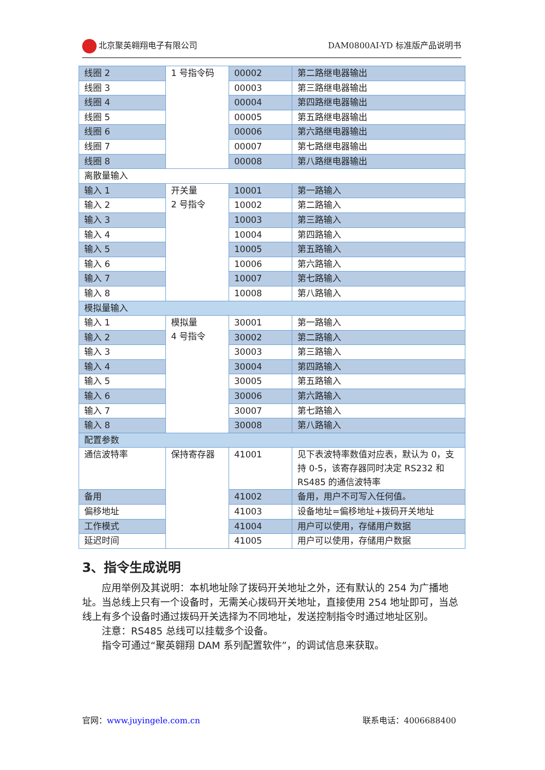北京聚英翱翔电子有限公司 DAM0800AI-YD 标准版产品说明书
| 线圈 2 | 1 号指令码 | 00002 | 第二路继电器输出 |
| 线圈 3 | | 00003 | 第三路继电器输出 |
| 线圈 4 | | 00004 | 第四路继电器输出 |
| 线圈 5 | | 00005 | 第五路继电器输出 |
| 线圈 6 | | 00006 | 第六路继电器输出 |
| 线圈 7 | | 00007 | 第七路继电器输出 |
| 线圈 8 | | 00008 | 第八路继电器输出 |
| 离散量输入 | | | |
| 输入 1 | 开关量 2 号指令 | 10001 | 第一路输入 |
| 输入 2 | | 10002 | 第二路输入 |
| 输入 3 | | 10003 | 第三路输入 |
| 输入 4 | | 10004 | 第四路输入 |
| 输入 5 | | 10005 | 第五路输入 |
| 输入 6 | | 10006 | 第六路输入 |
| 输入 7 | | 10007 | 第七路输入 |
| 输入 8 | | 10008 | 第八路输入 |
| 模拟量输入 | | | |
| 输入 1 | 模拟量 4 号指令 | 30001 | 第一路输入 |
| 输入 2 | | 30002 | 第二路输入 |
| 输入 3 | | 30003 | 第三路输入 |
| 输入 4 | | 30004 | 第四路输入 |
| 输入 5 | | 30005 | 第五路输入 |
| 输入 6 | | 30006 | 第六路输入 |
| 输入 7 | | 30007 | 第七路输入 |
| 输入 8 | | 30008 | 第八路输入 |
| 配置参数 | | | |
| 通信波特率 | 保持寄存器 | 41001 | 见下表波特率数值对应表，默认为 0，支持 0-5，该寄存器同时决定 RS232 和 RS485 的通信波特率 |
| 备用 | | 41002 | 备用，用户不可写入任何值。 |
| 偏移地址 | | 41003 | 设备地址=偏移地址+拨码开关地址 |
| 工作模式 | | 41004 | 用户可以使用，存储用户数据 |
| 延迟时间 | | 41005 | 用户可以使用，存储用户数据 |
3、指令生成说明
应用举例及其说明：本机地址除了拨码开关地址之外，还有默认的 254 为广播地址。当总线上只有一个设备时，无需关心拨码开关地址，直接使用 254 地址即可，当总线上有多个设备时通过拨码开关选择为不同地址，发送控制指令时通过地址区别。
注意：RS485 总线可以挂载多个设备。
指令可通过“聚英翱翔 DAM 系列配置软件”，的调试信息来获取。
官网：www.juyingele.com.cn 联系电话：4006688400